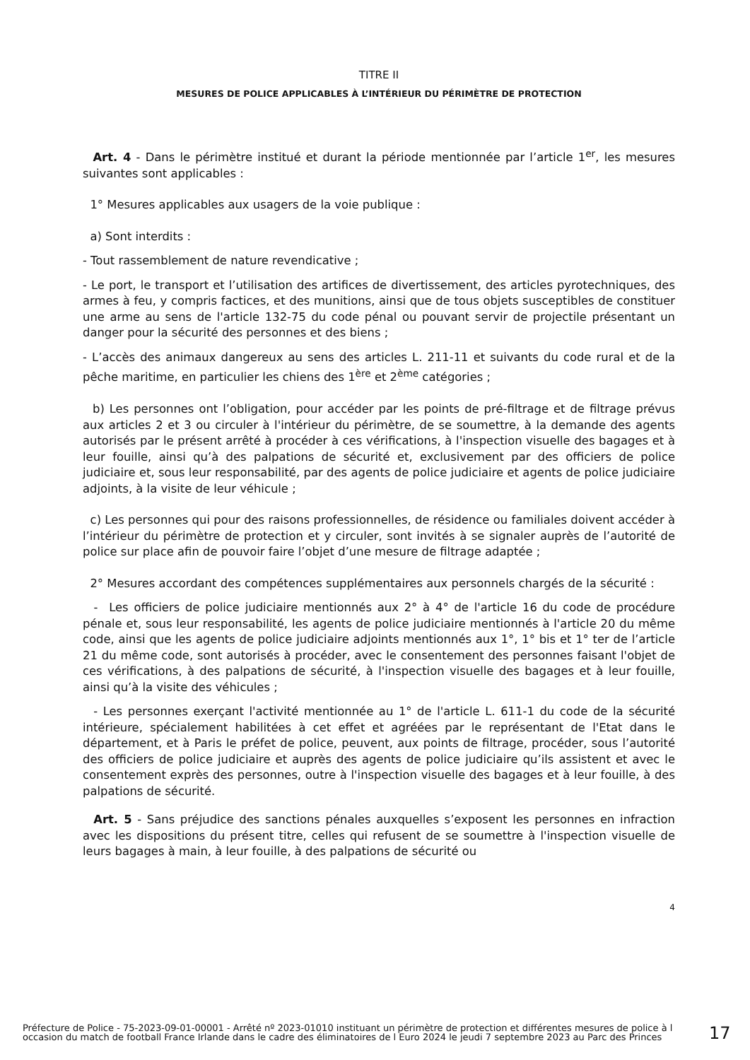TITRE II
MESURES DE POLICE APPLICABLES À L’INTÉRIEUR DU PÉRIMÈTRE DE PROTECTION
Art. 4 - Dans le périmètre institué et durant la période mentionnée par l’article 1<sup>er</sup>, les mesures suivantes sont applicables :
1° Mesures applicables aux usagers de la voie publique :
a) Sont interdits :
- Tout rassemblement de nature revendicative ;
- Le port, le transport et l’utilisation des artifices de divertissement, des articles pyrotechniques, des armes à feu, y compris factices, et des munitions, ainsi que de tous objets susceptibles de constituer une arme au sens de l'article 132-75 du code pénal ou pouvant servir de projectile présentant un danger pour la sécurité des personnes et des biens ;
- L’accès des animaux dangereux au sens des articles L. 211-11 et suivants du code rural et de la pêche maritime, en particulier les chiens des 1<sup>ère</sup> et 2<sup>ème</sup> catégories ;
b) Les personnes ont l’obligation, pour accéder par les points de pré-filtrage et de filtrage prévus aux articles 2 et 3 ou circuler à l'intérieur du périmètre, de se soumettre, à la demande des agents autorisés par le présent arrêté à procéder à ces vérifications, à l'inspection visuelle des bagages et à leur fouille, ainsi qu’à des palpations de sécurité et, exclusivement par des officiers de police judiciaire et, sous leur responsabilité, par des agents de police judiciaire et agents de police judiciaire adjoints, à la visite de leur véhicule ;
c) Les personnes qui pour des raisons professionnelles, de résidence ou familiales doivent accéder à l’intérieur du périmètre de protection et y circuler, sont invités à se signaler auprès de l’autorité de police sur place afin de pouvoir faire l’objet d’une mesure de filtrage adaptée ;
2° Mesures accordant des compétences supplémentaires aux personnels chargés de la sécurité :
- Les officiers de police judiciaire mentionnés aux 2° à 4° de l'article 16 du code de procédure pénale et, sous leur responsabilité, les agents de police judiciaire mentionnés à l'article 20 du même code, ainsi que les agents de police judiciaire adjoints mentionnés aux 1°, 1° bis et 1° ter de l’article 21 du même code, sont autorisés à procéder, avec le consentement des personnes faisant l'objet de ces vérifications, à des palpations de sécurité, à l'inspection visuelle des bagages et à leur fouille, ainsi qu’à la visite des véhicules ;
- Les personnes exerçant l'activité mentionnée au 1° de l'article L. 611-1 du code de la sécurité intérieure, spécialement habilitées à cet effet et agréées par le représentant de l'Etat dans le département, et à Paris le préfet de police, peuvent, aux points de filtrage, procéder, sous l’autorité des officiers de police judiciaire et auprès des agents de police judiciaire qu’ils assistent et avec le consentement exprès des personnes, outre à l'inspection visuelle des bagages et à leur fouille, à des palpations de sécurité.
Art. 5 - Sans préjudice des sanctions pénales auxquelles s’exposent les personnes en infraction avec les dispositions du présent titre, celles qui refusent de se soumettre à l'inspection visuelle de leurs bagages à main, à leur fouille, à des palpations de sécurité ou
4
Préfecture de Police - 75-2023-09-01-00001 - Arrêté nº 2023-01010 instituant un périmètre de protection et différentes mesures de police à l occasion du match de football France Irlande dans le cadre des éliminatoires de l Euro 2024 le jeudi 7 septembre 2023 au Parc des Princes
17